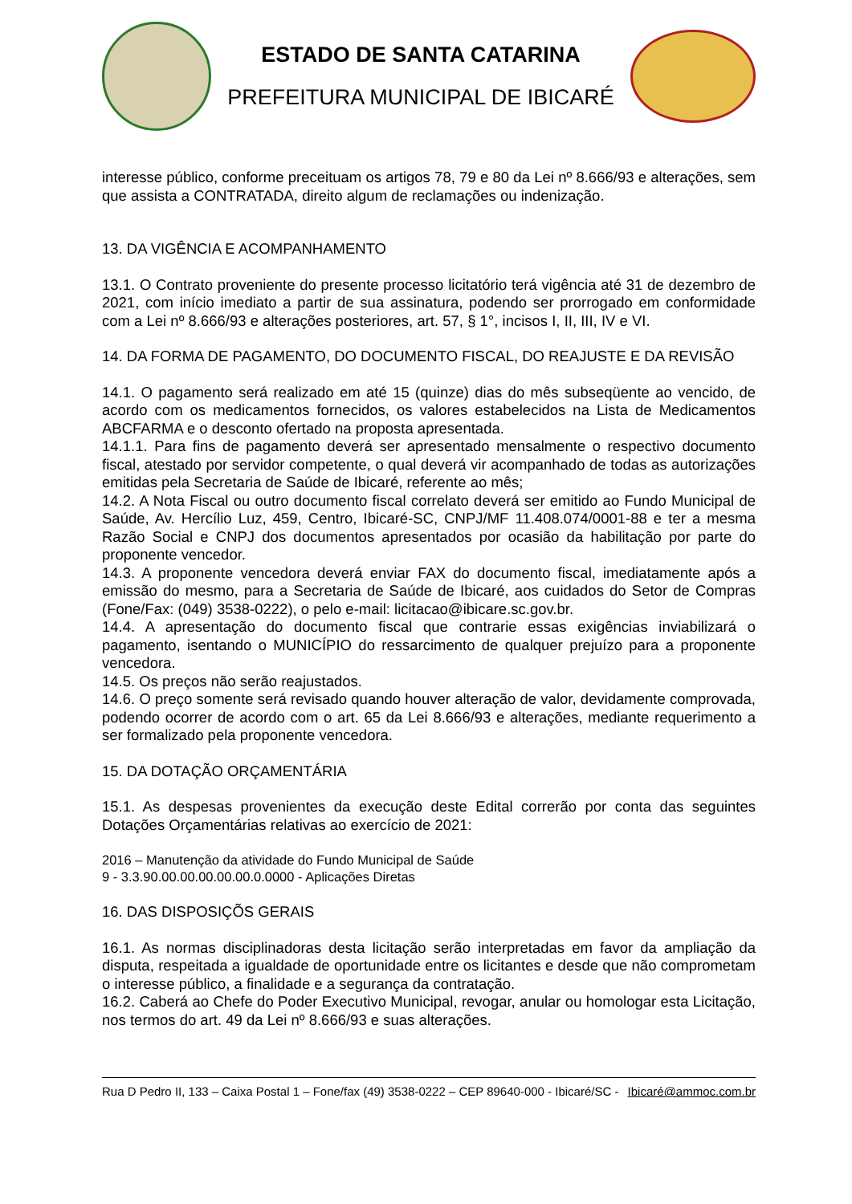ESTADO DE SANTA CATARINA
PREFEITURA MUNICIPAL DE IBICARÉ
interesse público, conforme preceituam os artigos 78, 79 e 80 da Lei nº 8.666/93 e alterações, sem que assista a CONTRATADA, direito algum de reclamações ou indenização.
13. DA VIGÊNCIA E ACOMPANHAMENTO
13.1. O Contrato proveniente do presente processo licitatório terá vigência até 31 de dezembro de 2021, com início imediato a partir de sua assinatura, podendo ser prorrogado em conformidade com a Lei nº 8.666/93 e alterações posteriores, art. 57, § 1°, incisos I, II, III, IV e VI.
14. DA FORMA DE PAGAMENTO, DO DOCUMENTO FISCAL, DO REAJUSTE E DA REVISÃO
14.1. O pagamento será realizado em até 15 (quinze) dias do mês subseqüente ao vencido, de acordo com os medicamentos fornecidos, os valores estabelecidos na Lista de Medicamentos ABCFARMA e o desconto ofertado na proposta apresentada.
14.1.1. Para fins de pagamento deverá ser apresentado mensalmente o respectivo documento fiscal, atestado por servidor competente, o qual deverá vir acompanhado de todas as autorizações emitidas pela Secretaria de Saúde de Ibicaré, referente ao mês;
14.2. A Nota Fiscal ou outro documento fiscal correlato deverá ser emitido ao Fundo Municipal de Saúde, Av. Hercílio Luz, 459, Centro, Ibicaré-SC, CNPJ/MF 11.408.074/0001-88 e ter a mesma Razão Social e CNPJ dos documentos apresentados por ocasião da habilitação por parte do proponente vencedor.
14.3. A proponente vencedora deverá enviar FAX do documento fiscal, imediatamente após a emissão do mesmo, para a Secretaria de Saúde de Ibicaré, aos cuidados do Setor de Compras (Fone/Fax: (049) 3538-0222), o pelo e-mail: licitacao@ibicare.sc.gov.br.
14.4. A apresentação do documento fiscal que contrarie essas exigências inviabilizará o pagamento, isentando o MUNICÍPIO do ressarcimento de qualquer prejuízo para a proponente vencedora.
14.5. Os preços não serão reajustados.
14.6. O preço somente será revisado quando houver alteração de valor, devidamente comprovada, podendo ocorrer de acordo com o art. 65 da Lei 8.666/93 e alterações, mediante requerimento a ser formalizado pela proponente vencedora.
15. DA DOTAÇÃO ORÇAMENTÁRIA
15.1. As despesas provenientes da execução deste Edital correrão por conta das seguintes Dotações Orçamentárias relativas ao exercício de 2021:
2016 – Manutenção da atividade do Fundo Municipal de Saúde
9 - 3.3.90.00.00.00.00.00.0.0000 - Aplicações Diretas
16. DAS DISPOSIÇÕS GERAIS
16.1. As normas disciplinadoras desta licitação serão interpretadas em favor da ampliação da disputa, respeitada a igualdade de oportunidade entre os licitantes e desde que não comprometam o interesse público, a finalidade e a segurança da contratação.
16.2. Caberá ao Chefe do Poder Executivo Municipal, revogar, anular ou homologar esta Licitação, nos termos do art. 49 da Lei nº 8.666/93 e suas alterações.
Rua D Pedro II, 133 – Caixa Postal 1 – Fone/fax (49) 3538-0222 – CEP 89640-000 - Ibicaré/SC - Ibicaré@ammoc.com.br